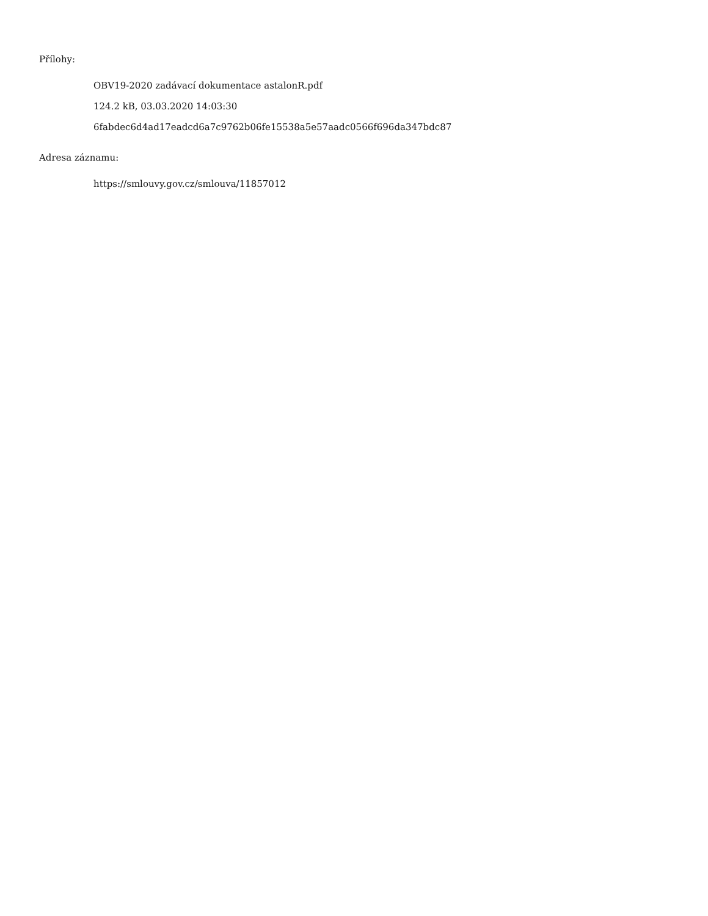Přílohy:
OBV19-2020 zadávací dokumentace astalonR.pdf
124.2 kB, 03.03.2020 14:03:30
6fabdec6d4ad17eadcd6a7c9762b06fe15538a5e57aadc0566f696da347bdc87
Adresa záznamu:
https://smlouvy.gov.cz/smlouva/11857012